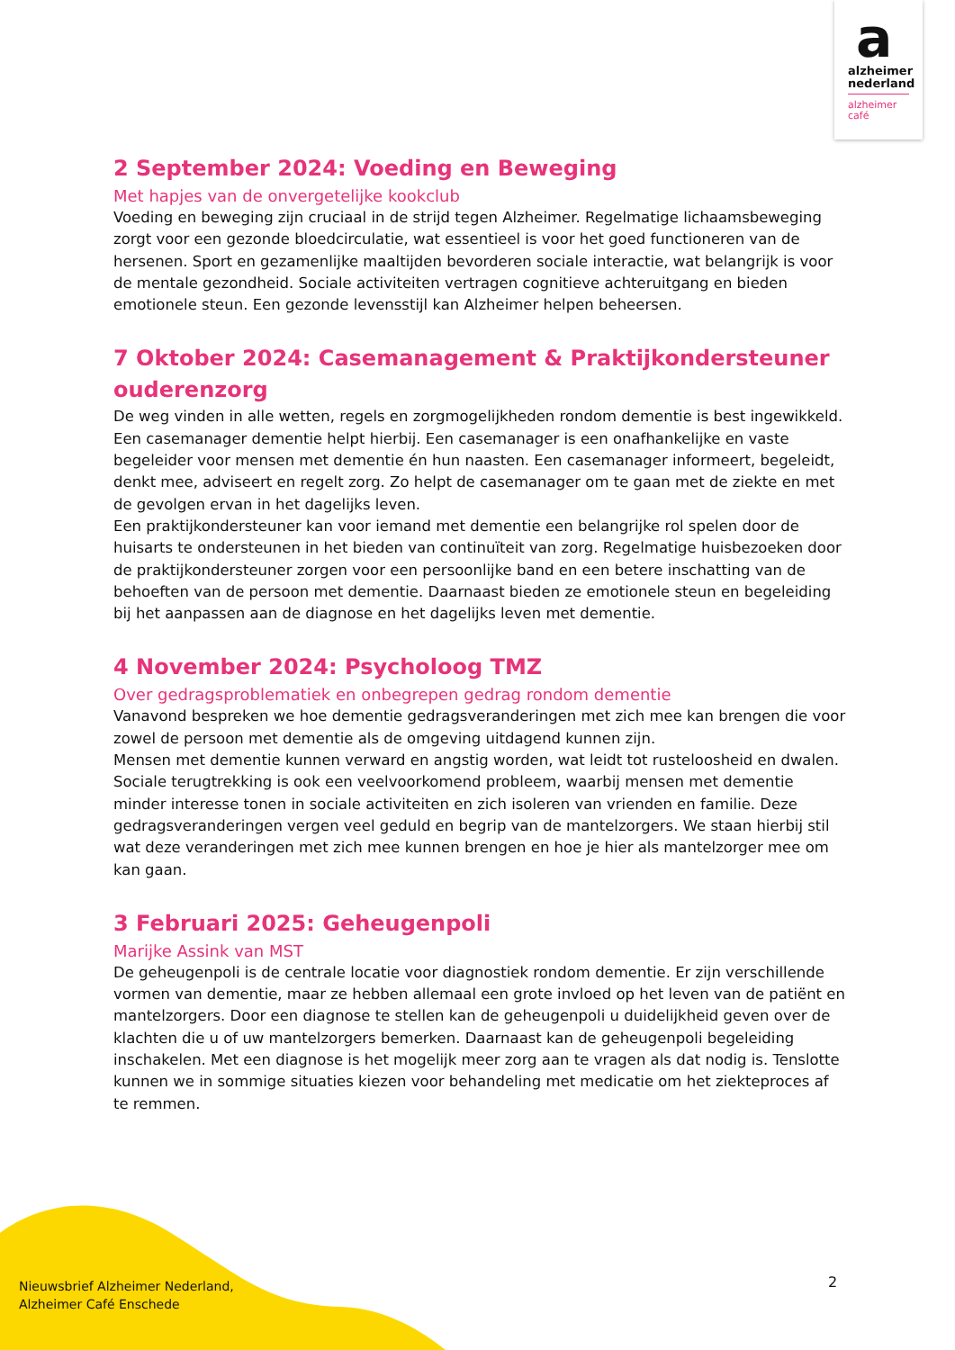a
alzheimer
nederland
alzheimer
café
2 September 2024: Voeding en Beweging
Met hapjes van de onvergetelijke kookclub
Voeding en beweging zijn cruciaal in de strijd tegen Alzheimer. Regelmatige lichaamsbeweging zorgt voor een gezonde bloedcirculatie, wat essentieel is voor het goed functioneren van de hersenen. Sport en gezamenlijke maaltijden bevorderen sociale interactie, wat belangrijk is voor de mentale gezondheid. Sociale activiteiten vertragen cognitieve achteruitgang en bieden emotionele steun. Een gezonde levensstijl kan Alzheimer helpen beheersen.
7 Oktober 2024: Casemanagement & Praktijkondersteuner ouderenzorg
De weg vinden in alle wetten, regels en zorgmogelijkheden rondom dementie is best ingewikkeld. Een casemanager dementie helpt hierbij. Een casemanager is een onafhankelijke en vaste begeleider voor mensen met dementie én hun naasten. Een casemanager informeert, begeleidt, denkt mee, adviseert en regelt zorg. Zo helpt de casemanager om te gaan met de ziekte en met de gevolgen ervan in het dagelijks leven.
Een praktijkondersteuner kan voor iemand met dementie een belangrijke rol spelen door de huisarts te ondersteunen in het bieden van continuïteit van zorg. Regelmatige huisbezoeken door de praktijkondersteuner zorgen voor een persoonlijke band en een betere inschatting van de behoeften van de persoon met dementie. Daarnaast bieden ze emotionele steun en begeleiding bij het aanpassen aan de diagnose en het dagelijks leven met dementie.
4 November 2024: Psycholoog TMZ
Over gedragsproblematiek en onbegrepen gedrag rondom dementie
Vanavond bespreken we hoe dementie gedragsveranderingen met zich mee kan brengen die voor zowel de persoon met dementie als de omgeving uitdagend kunnen zijn.
Mensen met dementie kunnen verward en angstig worden, wat leidt tot rusteloosheid en dwalen. Sociale terugtrekking is ook een veelvoorkomend probleem, waarbij mensen met dementie minder interesse tonen in sociale activiteiten en zich isoleren van vrienden en familie. Deze gedragsveranderingen vergen veel geduld en begrip van de mantelzorgers. We staan hierbij stil wat deze veranderingen met zich mee kunnen brengen en hoe je hier als mantelzorger mee om kan gaan.
3 Februari 2025: Geheugenpoli
Marijke Assink van MST
De geheugenpoli is de centrale locatie voor diagnostiek rondom dementie. Er zijn verschillende vormen van dementie, maar ze hebben allemaal een grote invloed op het leven van de patiënt en mantelzorgers. Door een diagnose te stellen kan de geheugenpoli u duidelijkheid geven over de klachten die u of uw mantelzorgers bemerken. Daarnaast kan de geheugenpoli begeleiding inschakelen. Met een diagnose is het mogelijk meer zorg aan te vragen als dat nodig is. Tenslotte kunnen we in sommige situaties kiezen voor behandeling met medicatie om het ziekteproces af te remmen.
Nieuwsbrief Alzheimer Nederland,
Alzheimer Café Enschede
2